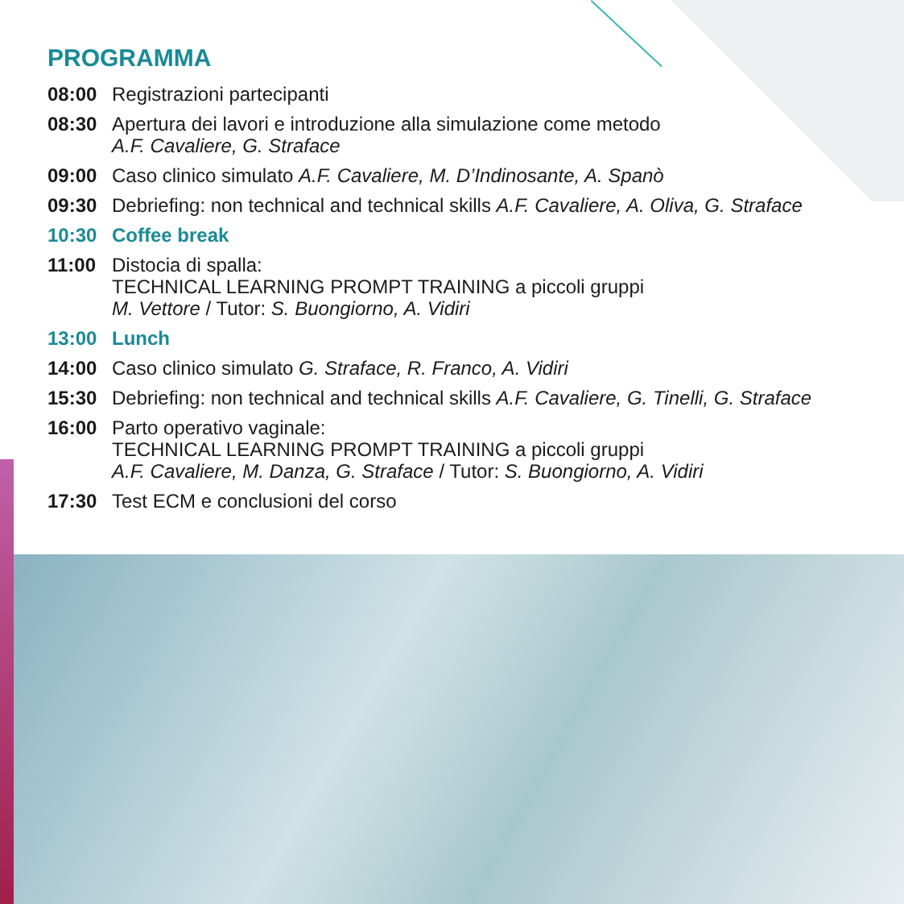PROGRAMMA
08:00 Registrazioni partecipanti
08:30 Apertura dei lavori e introduzione alla simulazione come metodo
A.F. Cavaliere, G. Straface
09:00 Caso clinico simulato A.F. Cavaliere, M. D’Indinosante, A. Spanò
09:30 Debriefing: non technical and technical skills A.F. Cavaliere, A. Oliva, G. Straface
10:30 Coffee break
11:00 Distocia di spalla:
TECHNICAL LEARNING PROMPT TRAINING a piccoli gruppi
M. Vettore / Tutor: S. Buongiorno, A. Vidiri
13:00 Lunch
14:00 Caso clinico simulato G. Straface, R. Franco, A. Vidiri
15:30 Debriefing: non technical and technical skills A.F. Cavaliere, G. Tinelli, G. Straface
16:00 Parto operativo vaginale:
TECHNICAL LEARNING PROMPT TRAINING a piccoli gruppi
A.F. Cavaliere, M. Danza, G. Straface / Tutor: S. Buongiorno, A. Vidiri
17:30 Test ECM e conclusioni del corso